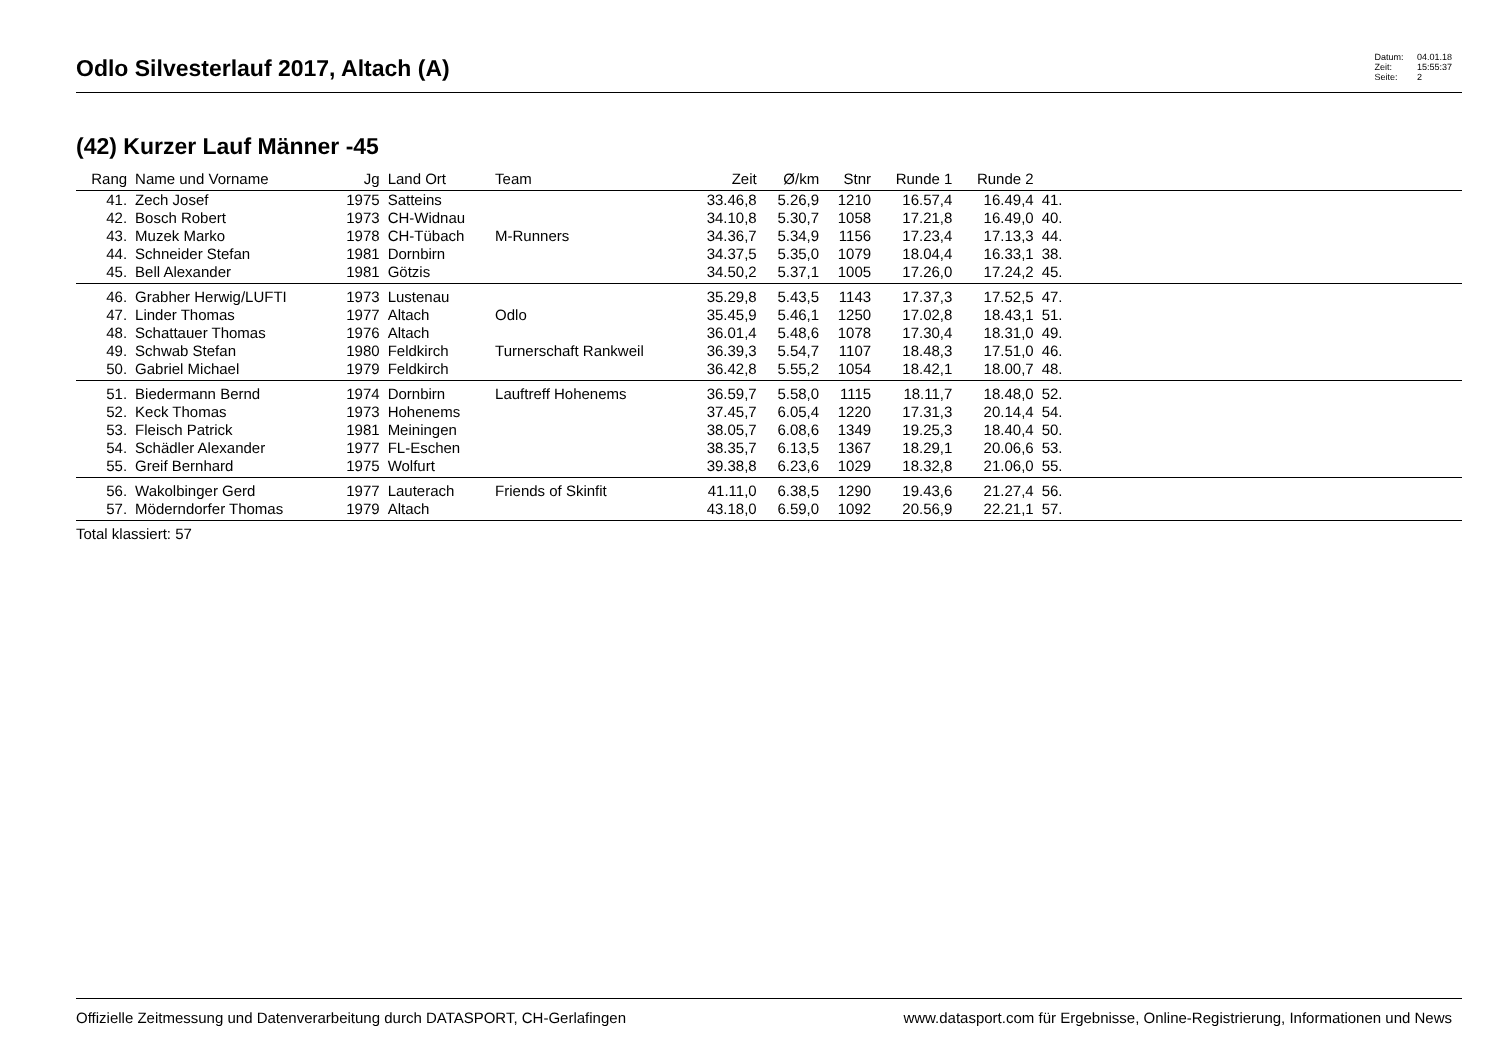Odlo Silvesterlauf 2017, Altach (A)
Datum: 04.01.18
Zeit: 15:55:37
Seite: 2
(42) Kurzer Lauf Männer -45
| Rang | Name und Vorname | Jg | Land Ort | Team | Zeit | Ø/km | Stnr | Runde 1 | Runde 2 | | |
| --- | --- | --- | --- | --- | --- | --- | --- | --- | --- | --- | --- |
| 41. | Zech Josef | 1975 | Satteins | | 33.46,8 | 5.26,9 | 1210 | 16.57,4 | 16.49,4 | 41. | |
| 42. | Bosch Robert | 1973 | CH-Widnau | | 34.10,8 | 5.30,7 | 1058 | 17.21,8 | 16.49,0 | 40. | |
| 43. | Muzek Marko | 1978 | CH-Tübach | M-Runners | 34.36,7 | 5.34,9 | 1156 | 17.23,4 | 17.13,3 | 44. | |
| 44. | Schneider Stefan | 1981 | Dornbirn | | 34.37,5 | 5.35,0 | 1079 | 18.04,4 | 16.33,1 | 38. | |
| 45. | Bell Alexander | 1981 | Götzis | | 34.50,2 | 5.37,1 | 1005 | 17.26,0 | 17.24,2 | 45. | |
| 46. | Grabher Herwig/LUFTI | 1973 | Lustenau | | 35.29,8 | 5.43,5 | 1143 | 17.37,3 | 17.52,5 | 47. | |
| 47. | Linder Thomas | 1977 | Altach | Odlo | 35.45,9 | 5.46,1 | 1250 | 17.02,8 | 18.43,1 | 51. | |
| 48. | Schattauer Thomas | 1976 | Altach | | 36.01,4 | 5.48,6 | 1078 | 17.30,4 | 18.31,0 | 49. | |
| 49. | Schwab Stefan | 1980 | Feldkirch | Turnerschaft Rankweil | 36.39,3 | 5.54,7 | 1107 | 18.48,3 | 17.51,0 | 46. | |
| 50. | Gabriel Michael | 1979 | Feldkirch | | 36.42,8 | 5.55,2 | 1054 | 18.42,1 | 18.00,7 | 48. | |
| 51. | Biedermann Bernd | 1974 | Dornbirn | Lauftreff Hohenems | 36.59,7 | 5.58,0 | 1115 | 18.11,7 | 18.48,0 | 52. | |
| 52. | Keck Thomas | 1973 | Hohenems | | 37.45,7 | 6.05,4 | 1220 | 17.31,3 | 20.14,4 | 54. | |
| 53. | Fleisch Patrick | 1981 | Meiningen | | 38.05,7 | 6.08,6 | 1349 | 19.25,3 | 18.40,4 | 50. | |
| 54. | Schädler Alexander | 1977 | FL-Eschen | | 38.35,7 | 6.13,5 | 1367 | 18.29,1 | 20.06,6 | 53. | |
| 55. | Greif Bernhard | 1975 | Wolfurt | | 39.38,8 | 6.23,6 | 1029 | 18.32,8 | 21.06,0 | 55. | |
| 56. | Wakolbinger Gerd | 1977 | Lauterach | Friends of Skinfit | 41.11,0 | 6.38,5 | 1290 | 19.43,6 | 21.27,4 | 56. | |
| 57. | Möderndorfer Thomas | 1979 | Altach | | 43.18,0 | 6.59,0 | 1092 | 20.56,9 | 22.21,1 | 57. | |
Total klassiert: 57
Offizielle Zeitmessung und Datenverarbeitung durch DATASPORT, CH-Gerlafingen www.datasport.com für Ergebnisse, Online-Registrierung, Informationen und News